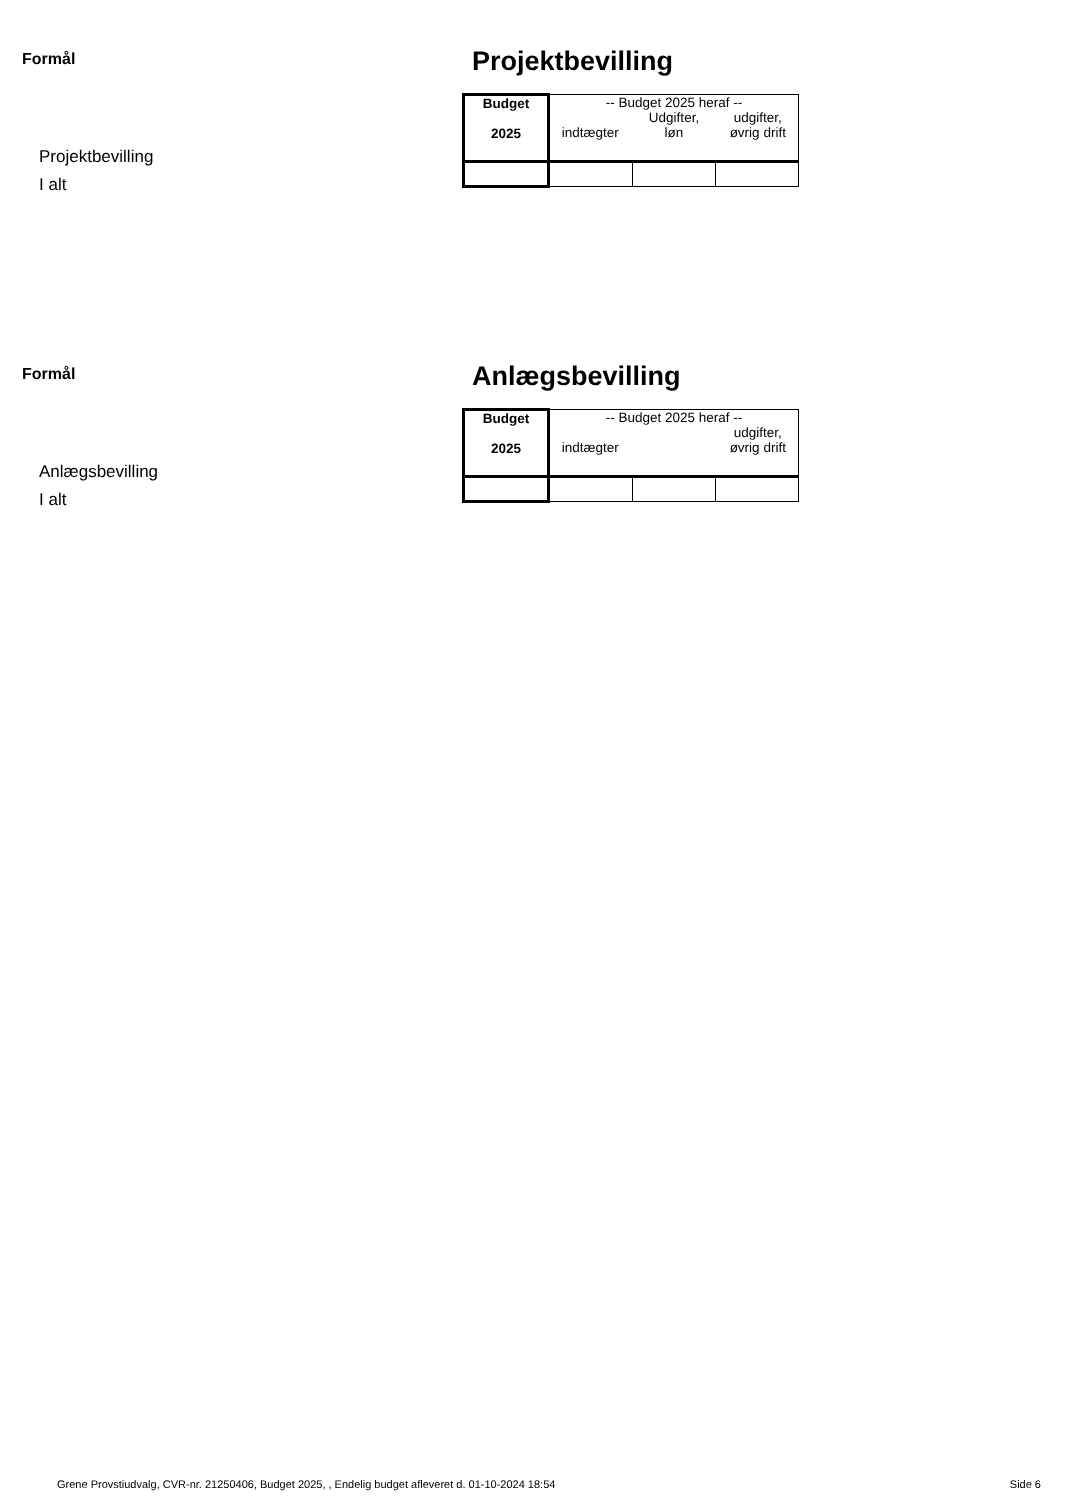Formål
Projektbevilling
I alt
Projektbevilling
| Budget 2025 | -- Budget 2025 heraf -- indtægter Udgifter, løn udgifter, øvrig drift | | |
Formål
Anlægsbevilling
I alt
Anlægsbevilling
| Budget 2025 | -- Budget 2025 heraf -- indtægter udgifter, øvrig drift | | |
Grene Provstiudvalg, CVR-nr. 21250406, Budget 2025, , Endelig budget afleveret d. 01-10-2024 18:54 Side 6